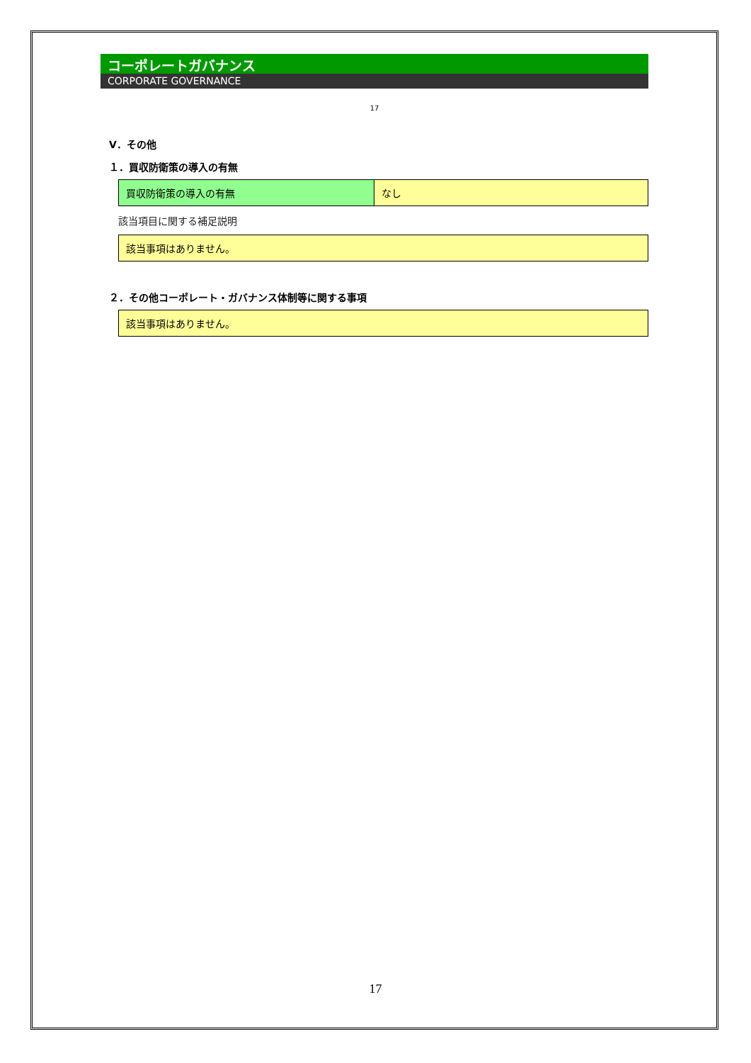コーポレートガバナンス
CORPORATE GOVERNANCE
17
Ⅴ．その他
１．買収防衛策の導入の有無
| 買収防衛策の導入の有無 | なし |
該当項目に関する補足説明
| 該当事項はありません。 |
２．その他コーポレート・ガバナンス体制等に関する事項
| 該当事項はありません。 |
17